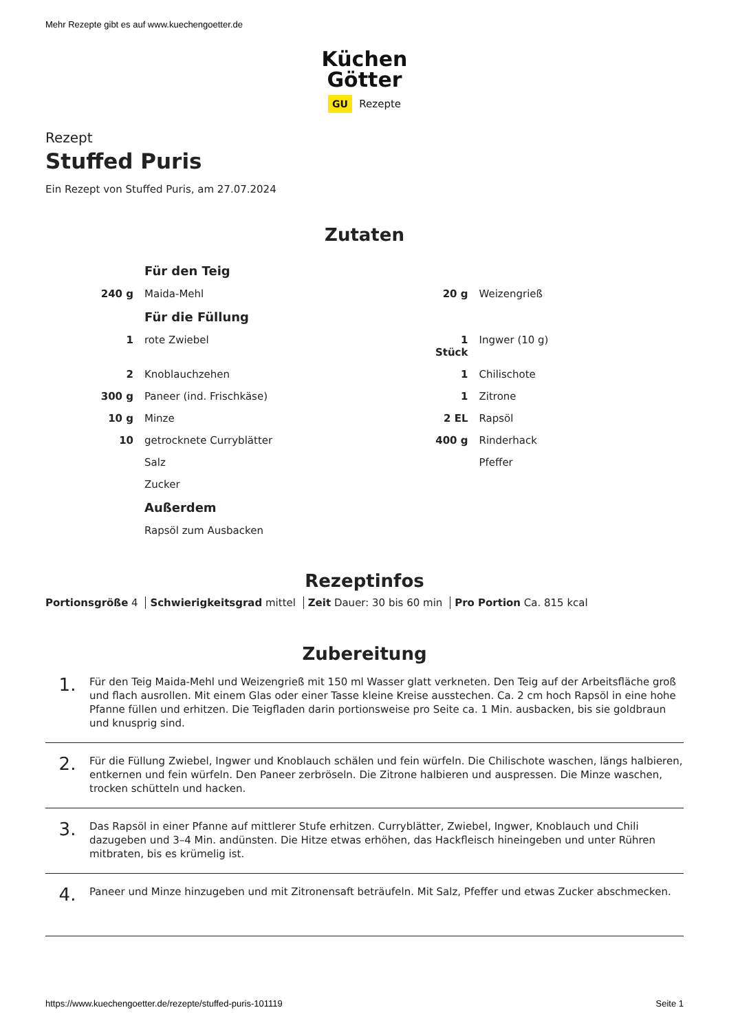Mehr Rezepte gibt es auf www.kuechengoetter.de
Küchen
Götter
GU Rezepte
Rezept
Stuffed Puris
Ein Rezept von Stuffed Puris, am 27.07.2024
Zutaten
| | Für den Teig | | |
| 240 g | Maida-Mehl | 20 g | Weizengrieß |
| | Für die Füllung | | |
| 1 | rote Zwiebel | 1 Stück | Ingwer (10 g) |
| 2 | Knoblauchzehen | 1 | Chilischote |
| 300 g | Paneer (ind. Frischkäse) | 1 | Zitrone |
| 10 g | Minze | 2 EL | Rapsöl |
| 10 | getrocknete Curryblätter | 400 g | Rinderhack |
| | Salz | | Pfeffer |
| | Zucker | | |
| | Außerdem | | |
| | Rapsöl zum Ausbacken | | |
Rezeptinfos
Portionsgröße 4 Schwierigkeitsgrad mittel Zeit Dauer: 30 bis 60 min Pro Portion Ca. 815 kcal
Zubereitung
1.
Für den Teig Maida-Mehl und Weizengrieß mit 150 ml Wasser glatt verkneten. Den Teig auf der Arbeitsfläche groß und flach ausrollen. Mit einem Glas oder einer Tasse kleine Kreise ausstechen. Ca. 2 cm hoch Rapsöl in eine hohe Pfanne füllen und erhitzen. Die Teigfladen darin portionsweise pro Seite ca. 1 Min. ausbacken, bis sie goldbraun und knusprig sind.
2.
Für die Füllung Zwiebel, Ingwer und Knoblauch schälen und fein würfeln. Die Chilischote waschen, längs halbieren, entkernen und fein würfeln. Den Paneer zerbröseln. Die Zitrone halbieren und auspressen. Die Minze waschen, trocken schütteln und hacken.
3.
Das Rapsöl in einer Pfanne auf mittlerer Stufe erhitzen. Curryblätter, Zwiebel, Ingwer, Knoblauch und Chili dazugeben und 3–4 Min. andünsten. Die Hitze etwas erhöhen, das Hackfleisch hineingeben und unter Rühren mitbraten, bis es krümelig ist.
4.
Paneer und Minze hinzugeben und mit Zitronensaft beträufeln. Mit Salz, Pfeffer und etwas Zucker abschmecken.
https://www.kuechengoetter.de/rezepte/stuffed-puris-101119 Seite 1